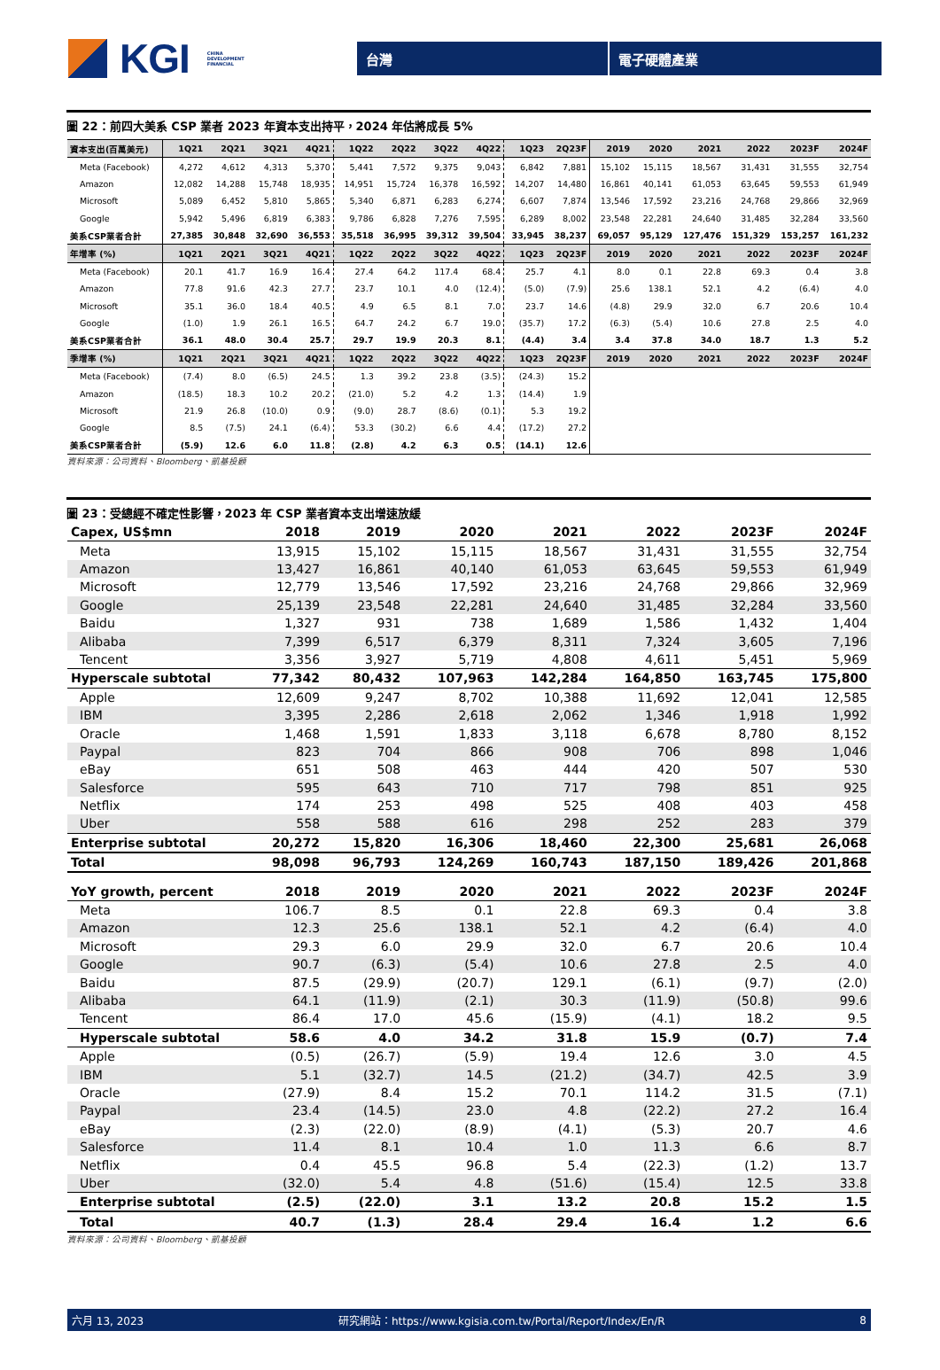KGI CHINA
DEVELOPMENT
FINANCIAL
台灣 電子硬體產業
圖 22：前四大美系 CSP 業者 2023 年資本支出持平，2024 年估將成長 5%
| 資本支出(百萬美元) | 1Q21 | 2Q21 | 3Q21 | 4Q21 | 1Q22 | 2Q22 | 3Q22 | 4Q22 | 1Q23 | 2Q23F | 2019 | 2020 | 2021 | 2022 | 2023F | 2024F |
| --- | --- | --- | --- | --- | --- | --- | --- | --- | --- | --- | --- | --- | --- | --- | --- | --- |
| Meta (Facebook) | 4,272 | 4,612 | 4,313 | 5,370 | 5,441 | 7,572 | 9,375 | 9,043 | 6,842 | 7,881 | 15,102 | 15,115 | 18,567 | 31,431 | 31,555 | 32,754 |
| Amazon | 12,082 | 14,288 | 15,748 | 18,935 | 14,951 | 15,724 | 16,378 | 16,592 | 14,207 | 14,480 | 16,861 | 40,141 | 61,053 | 63,645 | 59,553 | 61,949 |
| Microsoft | 5,089 | 6,452 | 5,810 | 5,865 | 5,340 | 6,871 | 6,283 | 6,274 | 6,607 | 7,874 | 13,546 | 17,592 | 23,216 | 24,768 | 29,866 | 32,969 |
| Google | 5,942 | 5,496 | 6,819 | 6,383 | 9,786 | 6,828 | 7,276 | 7,595 | 6,289 | 8,002 | 23,548 | 22,281 | 24,640 | 31,485 | 32,284 | 33,560 |
| 美系CSP業者合計 | 27,385 | 30,848 | 32,690 | 36,553 | 35,518 | 36,995 | 39,312 | 39,504 | 33,945 | 38,237 | 69,057 | 95,129 | 127,476 | 151,329 | 153,257 | 161,232 |
| 年增率 (%) | 1Q21 | 2Q21 | 3Q21 | 4Q21 | 1Q22 | 2Q22 | 3Q22 | 4Q22 | 1Q23 | 2Q23F | 2019 | 2020 | 2021 | 2022 | 2023F | 2024F |
| Meta (Facebook) | 20.1 | 41.7 | 16.9 | 16.4 | 27.4 | 64.2 | 117.4 | 68.4 | 25.7 | 4.1 | 8.0 | 0.1 | 22.8 | 69.3 | 0.4 | 3.8 |
| Amazon | 77.8 | 91.6 | 42.3 | 27.7 | 23.7 | 10.1 | 4.0 | (12.4) | (5.0) | (7.9) | 25.6 | 138.1 | 52.1 | 4.2 | (6.4) | 4.0 |
| Microsoft | 35.1 | 36.0 | 18.4 | 40.5 | 4.9 | 6.5 | 8.1 | 7.0 | 23.7 | 14.6 | (4.8) | 29.9 | 32.0 | 6.7 | 20.6 | 10.4 |
| Google | (1.0) | 1.9 | 26.1 | 16.5 | 64.7 | 24.2 | 6.7 | 19.0 | (35.7) | 17.2 | (6.3) | (5.4) | 10.6 | 27.8 | 2.5 | 4.0 |
| 美系CSP業者合計 | 36.1 | 48.0 | 30.4 | 25.7 | 29.7 | 19.9 | 20.3 | 8.1 | (4.4) | 3.4 | 3.4 | 37.8 | 34.0 | 18.7 | 1.3 | 5.2 |
| 季增率 (%) | 1Q21 | 2Q21 | 3Q21 | 4Q21 | 1Q22 | 2Q22 | 3Q22 | 4Q22 | 1Q23 | 2Q23F | 2019 | 2020 | 2021 | 2022 | 2023F | 2024F |
| Meta (Facebook) | (7.4) | 8.0 | (6.5) | 24.5 | 1.3 | 39.2 | 23.8 | (3.5) | (24.3) | 15.2 | | | | | | |
| Amazon | (18.5) | 18.3 | 10.2 | 20.2 | (21.0) | 5.2 | 4.2 | 1.3 | (14.4) | 1.9 | | | | | | |
| Microsoft | 21.9 | 26.8 | (10.0) | 0.9 | (9.0) | 28.7 | (8.6) | (0.1) | 5.3 | 19.2 | | | | | | |
| Google | 8.5 | (7.5) | 24.1 | (6.4) | 53.3 | (30.2) | 6.6 | 4.4 | (17.2) | 27.2 | | | | | | |
| 美系CSP業者合計 | (5.9) | 12.6 | 6.0 | 11.8 | (2.8) | 4.2 | 6.3 | 0.5 | (14.1) | 12.6 | | | | | | |
資料來源：公司資料、Bloomberg、凱基投顧
圖 23：受總經不確定性影響，2023 年 CSP 業者資本支出增速放緩
| Capex, US$mn | 2018 | 2019 | 2020 | 2021 | 2022 | 2023F | 2024F |
| --- | --- | --- | --- | --- | --- | --- | --- |
| Meta | 13,915 | 15,102 | 15,115 | 18,567 | 31,431 | 31,555 | 32,754 |
| Amazon | 13,427 | 16,861 | 40,140 | 61,053 | 63,645 | 59,553 | 61,949 |
| Microsoft | 12,779 | 13,546 | 17,592 | 23,216 | 24,768 | 29,866 | 32,969 |
| Google | 25,139 | 23,548 | 22,281 | 24,640 | 31,485 | 32,284 | 33,560 |
| Baidu | 1,327 | 931 | 738 | 1,689 | 1,586 | 1,432 | 1,404 |
| Alibaba | 7,399 | 6,517 | 6,379 | 8,311 | 7,324 | 3,605 | 7,196 |
| Tencent | 3,356 | 3,927 | 5,719 | 4,808 | 4,611 | 5,451 | 5,969 |
| Hyperscale subtotal | 77,342 | 80,432 | 107,963 | 142,284 | 164,850 | 163,745 | 175,800 |
| Apple | 12,609 | 9,247 | 8,702 | 10,388 | 11,692 | 12,041 | 12,585 |
| IBM | 3,395 | 2,286 | 2,618 | 2,062 | 1,346 | 1,918 | 1,992 |
| Oracle | 1,468 | 1,591 | 1,833 | 3,118 | 6,678 | 8,780 | 8,152 |
| Paypal | 823 | 704 | 866 | 908 | 706 | 898 | 1,046 |
| eBay | 651 | 508 | 463 | 444 | 420 | 507 | 530 |
| Salesforce | 595 | 643 | 710 | 717 | 798 | 851 | 925 |
| Netflix | 174 | 253 | 498 | 525 | 408 | 403 | 458 |
| Uber | 558 | 588 | 616 | 298 | 252 | 283 | 379 |
| Enterprise subtotal | 20,272 | 15,820 | 16,306 | 18,460 | 22,300 | 25,681 | 26,068 |
| Total | 98,098 | 96,793 | 124,269 | 160,743 | 187,150 | 189,426 | 201,868 |
| YoY growth, percent | 2018 | 2019 | 2020 | 2021 | 2022 | 2023F | 2024F |
| Meta | 106.7 | 8.5 | 0.1 | 22.8 | 69.3 | 0.4 | 3.8 |
| Amazon | 12.3 | 25.6 | 138.1 | 52.1 | 4.2 | (6.4) | 4.0 |
| Microsoft | 29.3 | 6.0 | 29.9 | 32.0 | 6.7 | 20.6 | 10.4 |
| Google | 90.7 | (6.3) | (5.4) | 10.6 | 27.8 | 2.5 | 4.0 |
| Baidu | 87.5 | (29.9) | (20.7) | 129.1 | (6.1) | (9.7) | (2.0) |
| Alibaba | 64.1 | (11.9) | (2.1) | 30.3 | (11.9) | (50.8) | 99.6 |
| Tencent | 86.4 | 17.0 | 45.6 | (15.9) | (4.1) | 18.2 | 9.5 |
| Hyperscale subtotal | 58.6 | 4.0 | 34.2 | 31.8 | 15.9 | (0.7) | 7.4 |
| Apple | (0.5) | (26.7) | (5.9) | 19.4 | 12.6 | 3.0 | 4.5 |
| IBM | 5.1 | (32.7) | 14.5 | (21.2) | (34.7) | 42.5 | 3.9 |
| Oracle | (27.9) | 8.4 | 15.2 | 70.1 | 114.2 | 31.5 | (7.1) |
| Paypal | 23.4 | (14.5) | 23.0 | 4.8 | (22.2) | 27.2 | 16.4 |
| eBay | (2.3) | (22.0) | (8.9) | (4.1) | (5.3) | 20.7 | 4.6 |
| Salesforce | 11.4 | 8.1 | 10.4 | 1.0 | 11.3 | 6.6 | 8.7 |
| Netflix | 0.4 | 45.5 | 96.8 | 5.4 | (22.3) | (1.2) | 13.7 |
| Uber | (32.0) | 5.4 | 4.8 | (51.6) | (15.4) | 12.5 | 33.8 |
| Enterprise subtotal | (2.5) | (22.0) | 3.1 | 13.2 | 20.8 | 15.2 | 1.5 |
| Total | 40.7 | (1.3) | 28.4 | 29.4 | 16.4 | 1.2 | 6.6 |
資料來源：公司資料、Bloomberg、凱基投顧
六月 13, 2023 研究網站：https://www.kgisia.com.tw/Portal/Report/Index/En/R 8